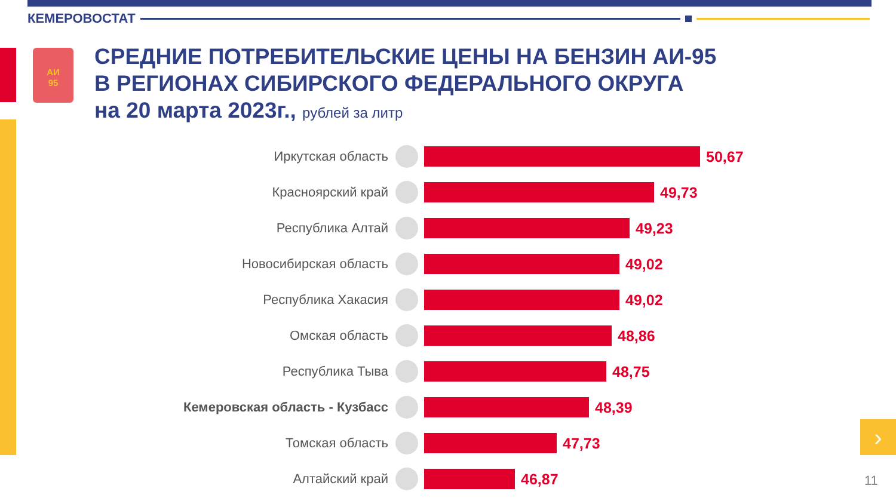КЕМЕРОВОСТАТ
АИ
95
СРЕДНИЕ ПОТРЕБИТЕЛЬСКИЕ ЦЕНЫ НА БЕНЗИН АИ-95
В РЕГИОНАХ СИБИРСКОГО ФЕДЕРАЛЬНОГО ОКРУГА
на 20 марта 2023г., рублей за литр
Иркутская область 50,67
Красноярский край 49,73
Республика Алтай 49,23
Новосибирская область 49,02
Республика Хакасия 49,02
Омская область 48,86
Республика Тыва 48,75
Кемеровская область - Кузбасс
48,39
Томская область 47,73
Алтайский край 46,87
›
11